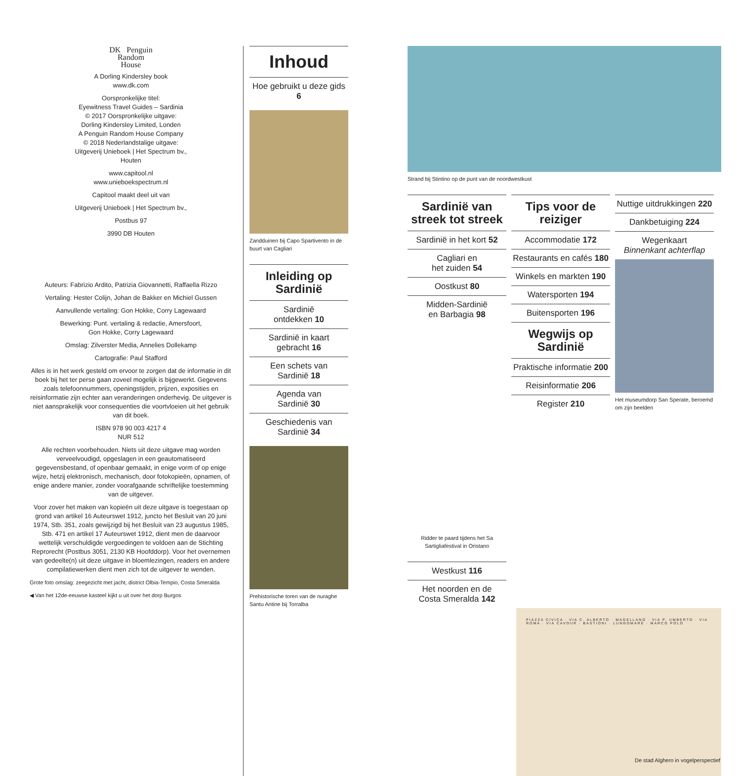DK Penguin
Random
House
A Dorling Kindersley book
www.dk.com
Oorspronkelijke titel:
Eyewitness Travel Guides – Sardinia
© 2017 Oorspronkelijke uitgave:
Dorling Kindersley Limited, Londen
A Penguin Random House Company
© 2018 Nederlandstalige uitgave:
Uitgeverij Unieboek | Het Spectrum bv.,
Houten
www.capitool.nl
www.unieboekspectrum.nl
Capitool maakt deel uit van
Uitgeverij Unieboek | Het Spectrum bv.,
Postbus 97
3990 DB Houten
Auteurs: Fabrizio Ardito, Patrizia Giovannetti, Raffaella Rizzo
Vertaling: Hester Colijn, Johan de Bakker en Michiel Gussen
Aanvullende vertaling: Gon Hokke, Corry Lagewaard
Bewerking: Punt. vertaling & redactie, Amersfoort,
Gon Hokke, Corry Lagewaard
Omslag: Zilverster Media, Annelies Dollekamp
Cartografie: Paul Stafford
Alles is in het werk gesteld om ervoor te zorgen dat de informatie in dit boek bij het ter perse gaan zoveel mogelijk is bijgewerkt. Gegevens zoals telefoonnummers, openingstijden, prijzen, exposities en reisinformatie zijn echter aan veranderingen onderhevig. De uitgever is niet aansprakelijk voor consequenties die voortvloeien uit het gebruik van dit boek.
ISBN 978 90 003 4217 4
NUR 512
Alle rechten voorbehouden. Niets uit deze uitgave mag worden verveelvoudigd, opgeslagen in een geautomatiseerd gegevensbestand, of openbaar gemaakt, in enige vorm of op enige wijze, hetzij elektronisch, mechanisch, door fotokopieën, opnamen, of enige andere manier, zonder voorafgaande schriftelijke toestemming van de uitgever.
Voor zover het maken van kopieën uit deze uitgave is toegestaan op grond van artikel 16 Auteurswet 1912, juncto het Besluit van 20 juni 1974, Stb. 351, zoals gewijzigd bij het Besluit van 23 augustus 1985, Stb. 471 en artikel 17 Auteurswet 1912, dient men de daarvoor wettelijk verschuldigde vergoedingen te voldoen aan de Stichting Reprorecht (Postbus 3051, 2130 KB Hoofddorp). Voor het overnemen van gedeelte(n) uit deze uitgave in bloemlezingen, readers en andere compilatiewerken dient men zich tot de uitgever te wenden.
Grote foto omslag: zeegezicht met jacht, district Olbia-Tempio, Costa Smeralda
◀ Van het 12de-eeuwse kasteel kijkt u uit over het dorp Burgos
Inhoud
Hoe gebruikt u deze gids 6
Zandduinen bij Capo Spartivento in de buurt van Cagliari
Inleiding op Sardinië
Sardinië
ontdekken 10
Sardinië in kaart
gebracht 16
Een schets van
Sardinië 18
Agenda van
Sardinië 30
Geschiedenis van
Sardinië 34
Prehistorische toren van de nuraghe Santu Antine bij Torralba
Strand bij Stintino op de punt van de noordwestkust
Sardinië van streek tot streek
Sardinië in het kort 52
Cagliari en
het zuiden 54
Oostkust 80
Midden-Sardinië
en Barbagia 98
Ridder te paard tijdens het Sa Sartigliafestival in Oristano
Westkust 116
Het noorden en de
Costa Smeralda 142
Tips voor de reiziger
Accommodatie 172
Restaurants en cafés 180
Winkels en markten 190
Watersporten 194
Buitensporten 196
Wegwijs op Sardinië
Praktische informatie 200
Reisinformatie 206
Register 210
Nuttige uitdrukkingen 220
Dankbetuiging 224
Wegenkaart
Binnenkant achterflap
Het museumdorp San Sperate, beroemd om zijn beelden
PIAZZA CIVICA · VIA C. ALBERTO · MAGELLANO · VIA P. UMBERTO · VIA ROMA · VIA CAVOUR · BASTIONI · LUNGOMARE · MARCO POLO
De stad Alghero in vogelperspectief